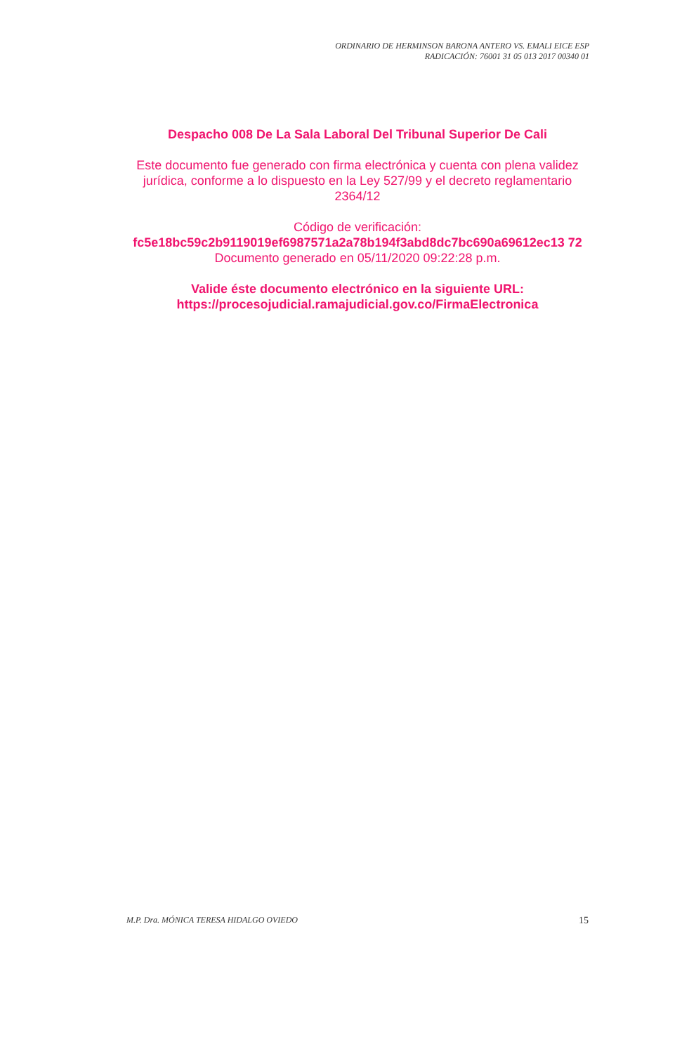ORDINARIO DE HERMINSON BARONA ANTERO VS. EMALI EICE ESP
RADICACIÓN: 76001 31 05 013 2017 00340 01
Despacho 008 De La Sala Laboral Del Tribunal Superior De Cali
Este documento fue generado con firma electrónica y cuenta con plena validez jurídica, conforme a lo dispuesto en la Ley 527/99 y el decreto reglamentario 2364/12
Código de verificación:
fc5e18bc59c2b9119019ef6987571a2a78b194f3abd8dc7bc690a69612ec13 72
Documento generado en 05/11/2020 09:22:28 p.m.
Valide éste documento electrónico en la siguiente URL: https://procesojudicial.ramajudicial.gov.co/FirmaElectronica
M.P. Dra. MÓNICA TERESA HIDALGO OVIEDO 15